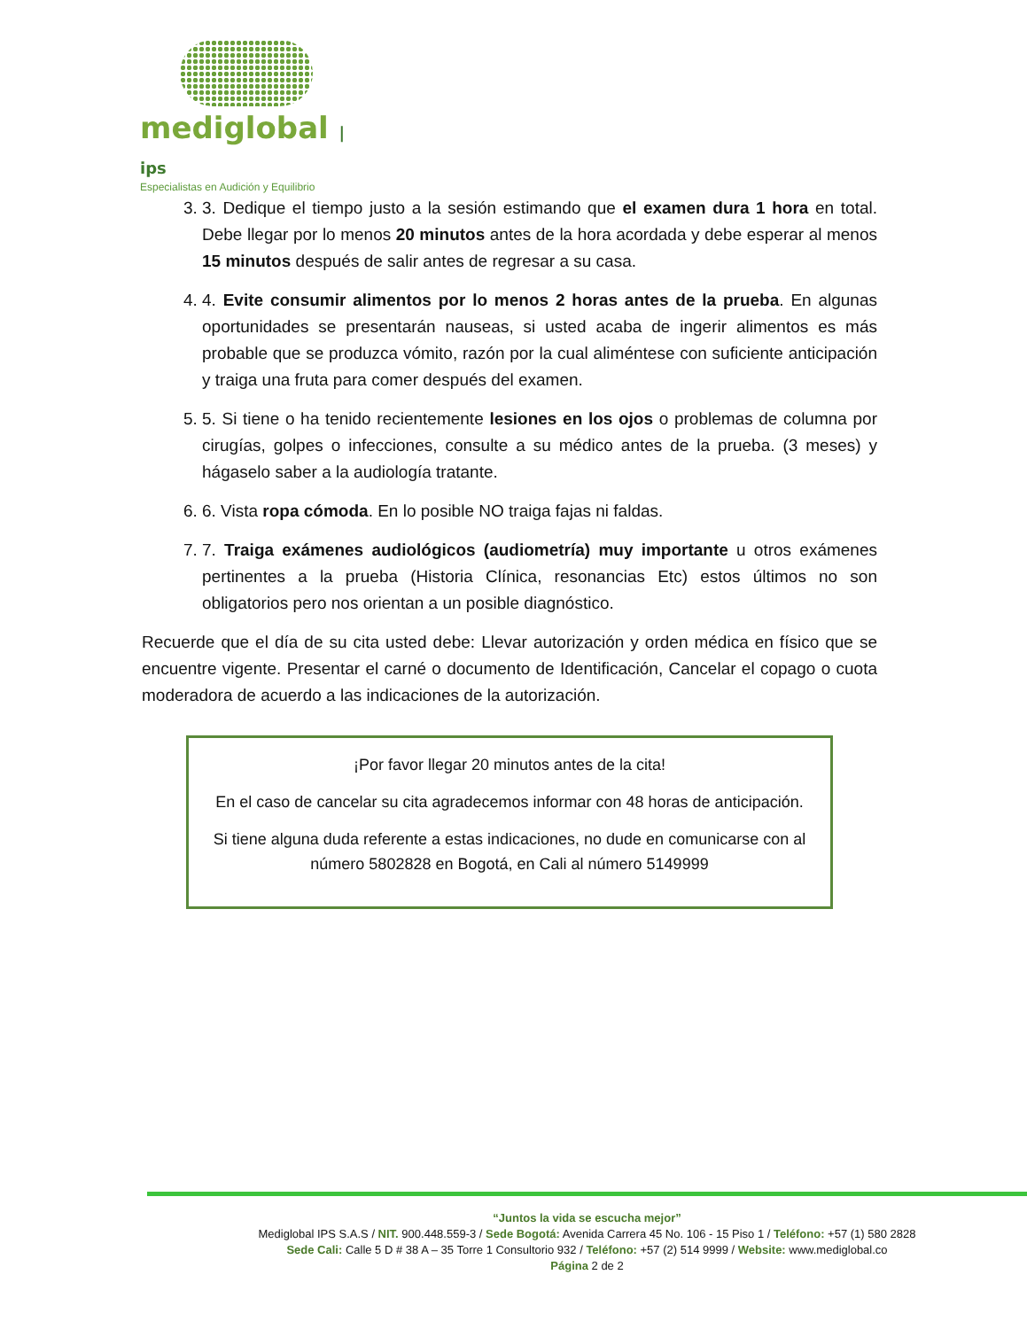mediglobal | ips
Especialistas en Audición y Equilibrio
3. 3. Dedique el tiempo justo a la sesión estimando que el examen dura 1 hora en total. Debe llegar por lo menos 20 minutos antes de la hora acordada y debe esperar al menos 15 minutos después de salir antes de regresar a su casa.
4. 4. Evite consumir alimentos por lo menos 2 horas antes de la prueba. En algunas oportunidades se presentarán nauseas, si usted acaba de ingerir alimentos es más probable que se produzca vómito, razón por la cual aliméntese con suficiente anticipación y traiga una fruta para comer después del examen.
5. 5. Si tiene o ha tenido recientemente lesiones en los ojos o problemas de columna por cirugías, golpes o infecciones, consulte a su médico antes de la prueba. (3 meses) y hágaselo saber a la audiología tratante.
6. 6. Vista ropa cómoda. En lo posible NO traiga fajas ni faldas.
7. 7. Traiga exámenes audiológicos (audiometría) muy importante u otros exámenes pertinentes a la prueba (Historia Clínica, resonancias Etc) estos últimos no son obligatorios pero nos orientan a un posible diagnóstico.
Recuerde que el día de su cita usted debe: Llevar autorización y orden médica en físico que se encuentre vigente. Presentar el carné o documento de Identificación, Cancelar el copago o cuota moderadora de acuerdo a las indicaciones de la autorización.
¡Por favor llegar 20 minutos antes de la cita!
En el caso de cancelar su cita agradecemos informar con 48 horas de anticipación.
Si tiene alguna duda referente a estas indicaciones, no dude en comunicarse con al número 5802828 en Bogotá, en Cali al número 5149999
“Juntos la vida se escucha mejor”
Mediglobal IPS S.A.S / NIT. 900.448.559-3 / Sede Bogotá: Avenida Carrera 45 No. 106 - 15 Piso 1 / Teléfono: +57 (1) 580 2828
Sede Cali: Calle 5 D # 38 A – 35 Torre 1 Consultorio 932 / Teléfono: +57 (2) 514 9999 / Website: www.mediglobal.co
Página 2 de 2